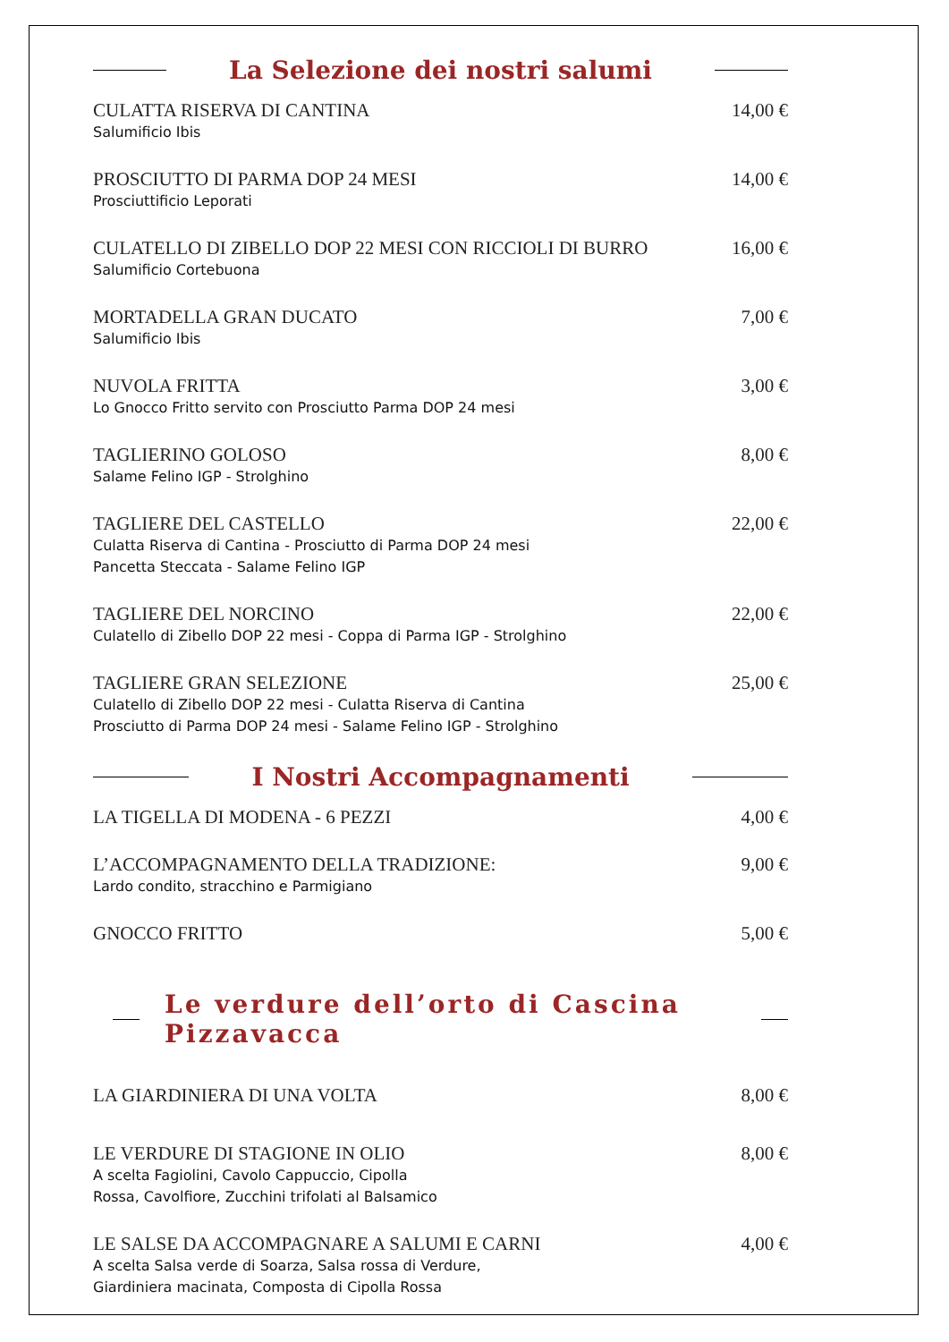La Selezione dei nostri salumi
CULATTA RISERVA DI CANTINA
Salumificio Ibis
14,00 €
PROSCIUTTO DI PARMA DOP 24 MESI
Prosciuttificio Leporati
14,00 €
CULATELLO DI ZIBELLO DOP 22 MESI CON RICCIOLI DI BURRO
Salumificio Cortebuona
16,00 €
MORTADELLA GRAN DUCATO
Salumificio Ibis
7,00 €
NUVOLA FRITTA
Lo Gnocco Fritto servito con Prosciutto Parma DOP 24 mesi
3,00 €
TAGLIERINO GOLOSO
Salame Felino IGP - Strolghino
8,00 €
TAGLIERE DEL CASTELLO
Culatta Riserva di Cantina - Prosciutto di Parma DOP 24 mesi
Pancetta Steccata - Salame Felino IGP
22,00 €
TAGLIERE DEL NORCINO
Culatello di Zibello DOP 22 mesi - Coppa di Parma IGP - Strolghino
22,00 €
TAGLIERE GRAN SELEZIONE
Culatello di Zibello DOP 22 mesi - Culatta Riserva di Cantina
Prosciutto di Parma DOP 24 mesi - Salame Felino IGP - Strolghino
25,00 €
I Nostri Accompagnamenti
LA TIGELLA DI MODENA - 6 PEZZI 4,00 €
L’ACCOMPAGNAMENTO DELLA TRADIZIONE:
Lardo condito, stracchino e Parmigiano
9,00 €
GNOCCO FRITTO 5,00 €
Le verdure dell’orto di Cascina Pizzavacca
LA GIARDINIERA DI UNA VOLTA 8,00 €
LE VERDURE DI STAGIONE IN OLIO
A scelta Fagiolini, Cavolo Cappuccio, Cipolla
Rossa, Cavolfiore, Zucchini trifolati al Balsamico
8,00 €
LE SALSE DA ACCOMPAGNARE A SALUMI E CARNI
A scelta Salsa verde di Soarza, Salsa rossa di Verdure,
Giardiniera macinata, Composta di Cipolla Rossa
4,00 €